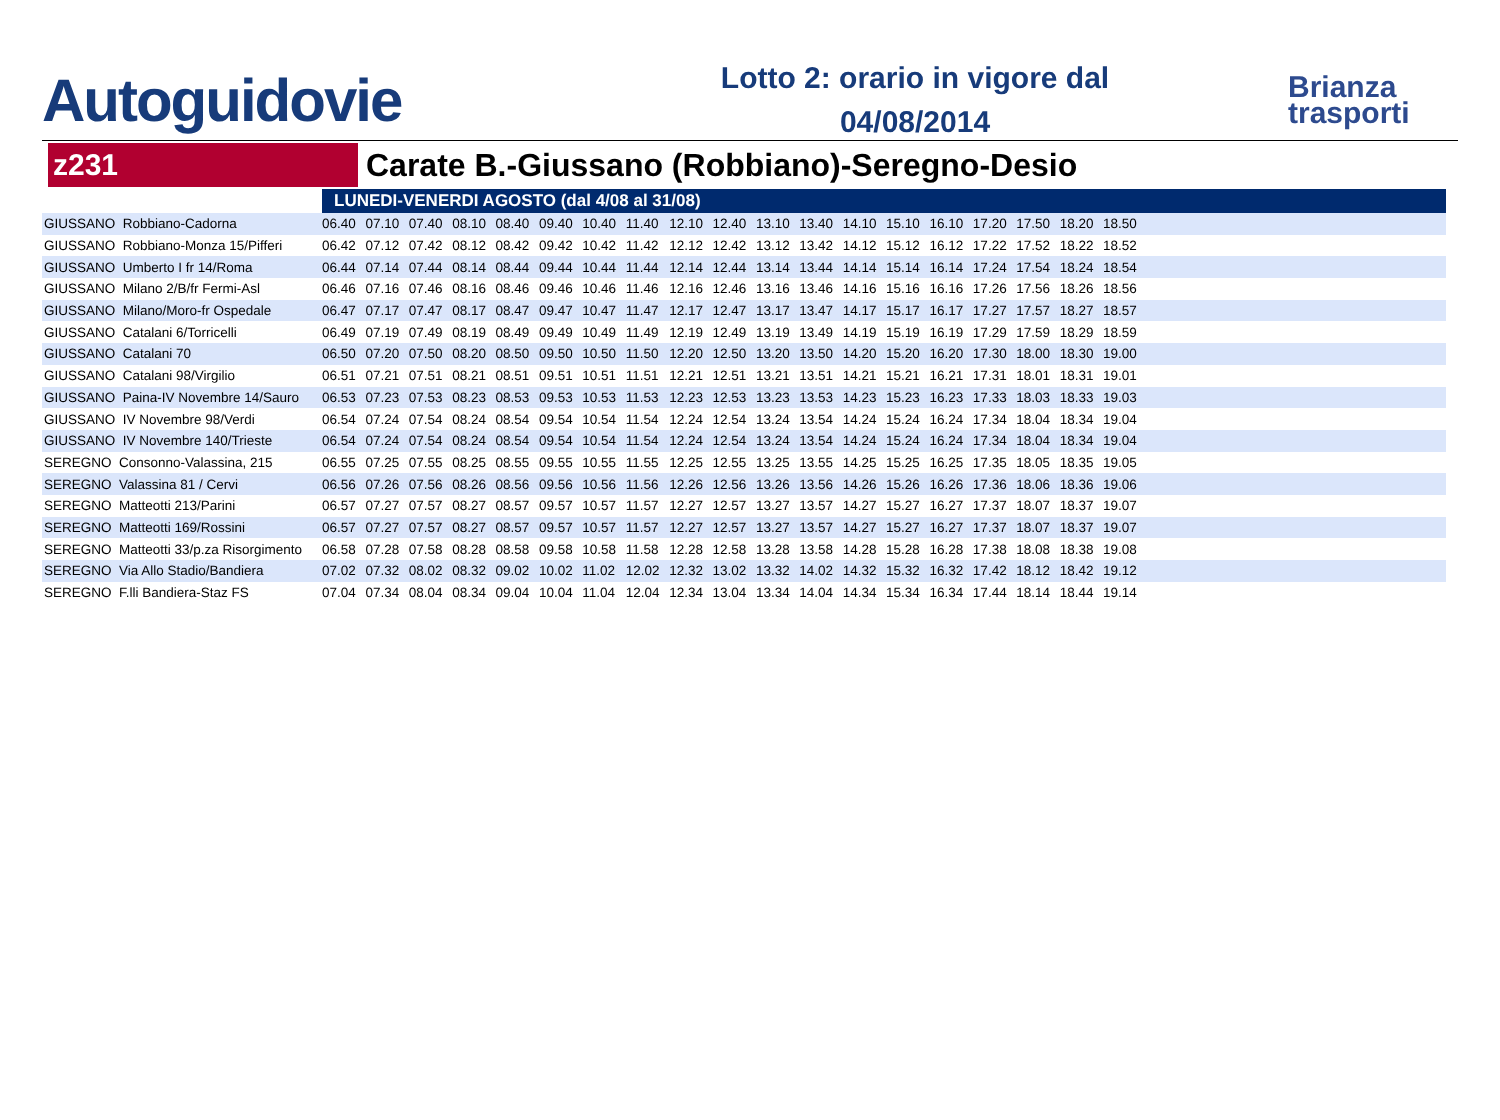Autoguidovie
Lotto 2: orario in vigore dal
04/08/2014
Brianza
trasporti
z231
Carate B.-Giussano (Robbiano)-Seregno-Desio
| | LUNEDI-VENERDI AGOSTO (dal 4/08 al 31/08) | | | | | | | | | | | | | | | | | | | |
| GIUSSANO Robbiano-Cadorna | 06.40 | 07.10 | 07.40 | 08.10 | 08.40 | 09.40 | 10.40 | 11.40 | 12.10 | 12.40 | 13.10 | 13.40 | 14.10 | 15.10 | 16.10 | 17.20 | 17.50 | 18.20 | 18.50 | |
| GIUSSANO Robbiano-Monza 15/Pifferi | 06.42 | 07.12 | 07.42 | 08.12 | 08.42 | 09.42 | 10.42 | 11.42 | 12.12 | 12.42 | 13.12 | 13.42 | 14.12 | 15.12 | 16.12 | 17.22 | 17.52 | 18.22 | 18.52 | |
| GIUSSANO Umberto I fr 14/Roma | 06.44 | 07.14 | 07.44 | 08.14 | 08.44 | 09.44 | 10.44 | 11.44 | 12.14 | 12.44 | 13.14 | 13.44 | 14.14 | 15.14 | 16.14 | 17.24 | 17.54 | 18.24 | 18.54 | |
| GIUSSANO Milano 2/B/fr Fermi-Asl | 06.46 | 07.16 | 07.46 | 08.16 | 08.46 | 09.46 | 10.46 | 11.46 | 12.16 | 12.46 | 13.16 | 13.46 | 14.16 | 15.16 | 16.16 | 17.26 | 17.56 | 18.26 | 18.56 | |
| GIUSSANO Milano/Moro-fr Ospedale | 06.47 | 07.17 | 07.47 | 08.17 | 08.47 | 09.47 | 10.47 | 11.47 | 12.17 | 12.47 | 13.17 | 13.47 | 14.17 | 15.17 | 16.17 | 17.27 | 17.57 | 18.27 | 18.57 | |
| GIUSSANO Catalani 6/Torricelli | 06.49 | 07.19 | 07.49 | 08.19 | 08.49 | 09.49 | 10.49 | 11.49 | 12.19 | 12.49 | 13.19 | 13.49 | 14.19 | 15.19 | 16.19 | 17.29 | 17.59 | 18.29 | 18.59 | |
| GIUSSANO Catalani 70 | 06.50 | 07.20 | 07.50 | 08.20 | 08.50 | 09.50 | 10.50 | 11.50 | 12.20 | 12.50 | 13.20 | 13.50 | 14.20 | 15.20 | 16.20 | 17.30 | 18.00 | 18.30 | 19.00 | |
| GIUSSANO Catalani 98/Virgilio | 06.51 | 07.21 | 07.51 | 08.21 | 08.51 | 09.51 | 10.51 | 11.51 | 12.21 | 12.51 | 13.21 | 13.51 | 14.21 | 15.21 | 16.21 | 17.31 | 18.01 | 18.31 | 19.01 | |
| GIUSSANO Paina-IV Novembre 14/Sauro | 06.53 | 07.23 | 07.53 | 08.23 | 08.53 | 09.53 | 10.53 | 11.53 | 12.23 | 12.53 | 13.23 | 13.53 | 14.23 | 15.23 | 16.23 | 17.33 | 18.03 | 18.33 | 19.03 | |
| GIUSSANO IV Novembre 98/Verdi | 06.54 | 07.24 | 07.54 | 08.24 | 08.54 | 09.54 | 10.54 | 11.54 | 12.24 | 12.54 | 13.24 | 13.54 | 14.24 | 15.24 | 16.24 | 17.34 | 18.04 | 18.34 | 19.04 | |
| GIUSSANO IV Novembre 140/Trieste | 06.54 | 07.24 | 07.54 | 08.24 | 08.54 | 09.54 | 10.54 | 11.54 | 12.24 | 12.54 | 13.24 | 13.54 | 14.24 | 15.24 | 16.24 | 17.34 | 18.04 | 18.34 | 19.04 | |
| SEREGNO Consonno-Valassina, 215 | 06.55 | 07.25 | 07.55 | 08.25 | 08.55 | 09.55 | 10.55 | 11.55 | 12.25 | 12.55 | 13.25 | 13.55 | 14.25 | 15.25 | 16.25 | 17.35 | 18.05 | 18.35 | 19.05 | |
| SEREGNO Valassina 81 / Cervi | 06.56 | 07.26 | 07.56 | 08.26 | 08.56 | 09.56 | 10.56 | 11.56 | 12.26 | 12.56 | 13.26 | 13.56 | 14.26 | 15.26 | 16.26 | 17.36 | 18.06 | 18.36 | 19.06 | |
| SEREGNO Matteotti 213/Parini | 06.57 | 07.27 | 07.57 | 08.27 | 08.57 | 09.57 | 10.57 | 11.57 | 12.27 | 12.57 | 13.27 | 13.57 | 14.27 | 15.27 | 16.27 | 17.37 | 18.07 | 18.37 | 19.07 | |
| SEREGNO Matteotti 169/Rossini | 06.57 | 07.27 | 07.57 | 08.27 | 08.57 | 09.57 | 10.57 | 11.57 | 12.27 | 12.57 | 13.27 | 13.57 | 14.27 | 15.27 | 16.27 | 17.37 | 18.07 | 18.37 | 19.07 | |
| SEREGNO Matteotti 33/p.za Risorgimento | 06.58 | 07.28 | 07.58 | 08.28 | 08.58 | 09.58 | 10.58 | 11.58 | 12.28 | 12.58 | 13.28 | 13.58 | 14.28 | 15.28 | 16.28 | 17.38 | 18.08 | 18.38 | 19.08 | |
| SEREGNO Via Allo Stadio/Bandiera | 07.02 | 07.32 | 08.02 | 08.32 | 09.02 | 10.02 | 11.02 | 12.02 | 12.32 | 13.02 | 13.32 | 14.02 | 14.32 | 15.32 | 16.32 | 17.42 | 18.12 | 18.42 | 19.12 | |
| SEREGNO F.lli Bandiera-Staz FS | 07.04 | 07.34 | 08.04 | 08.34 | 09.04 | 10.04 | 11.04 | 12.04 | 12.34 | 13.04 | 13.34 | 14.04 | 14.34 | 15.34 | 16.34 | 17.44 | 18.14 | 18.44 | 19.14 | |